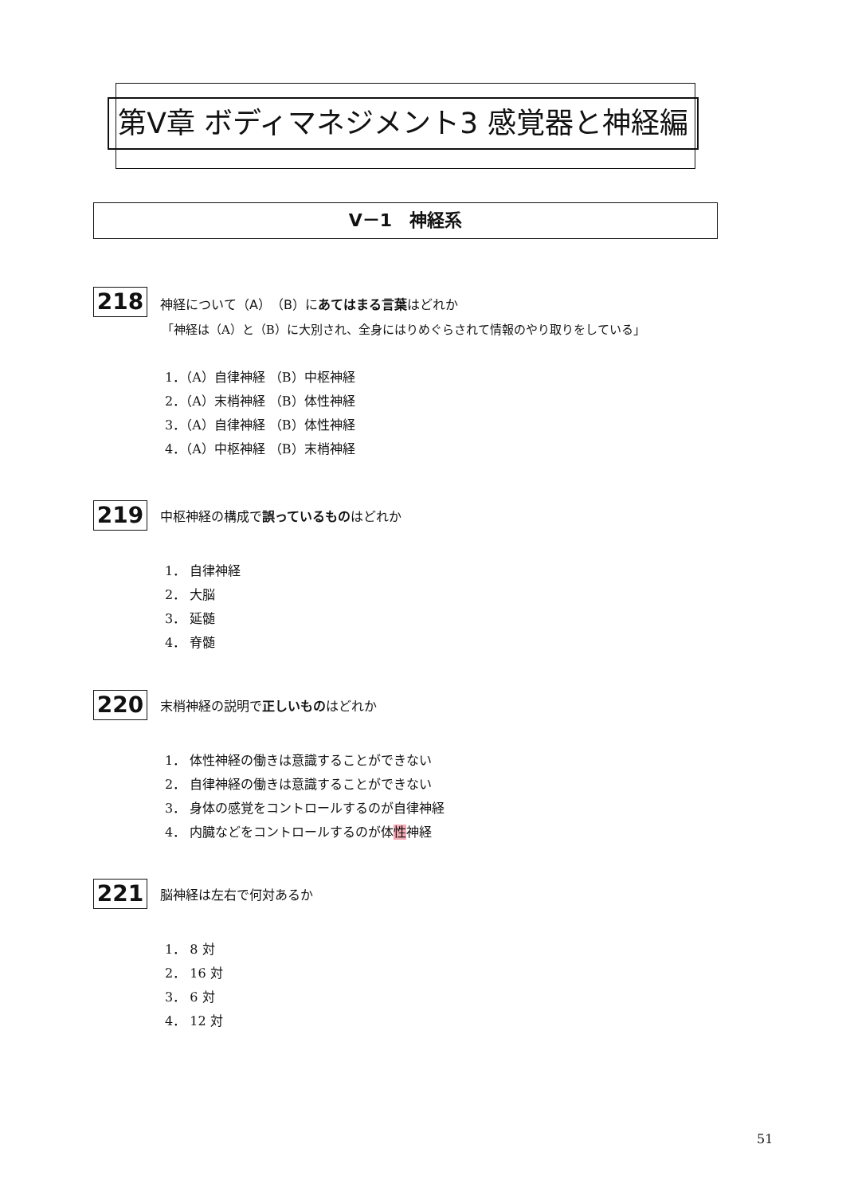第V章 ボディマネジメント3 感覚器と神経編
V－1　神経系
218 神経について（A）（B）にあてはまる言葉はどれか
「神経は（A）と（B）に大別され、全身にはりめぐらされて情報のやり取りをしている」
1．（A）自律神経 （B）中枢神経
2．（A）末梢神経 （B）体性神経
3．（A）自律神経 （B）体性神経
4．（A）中枢神経 （B）末梢神経
219 中枢神経の構成で誤っているものはどれか
1． 自律神経
2． 大脳
3． 延髄
4． 脊髄
220 末梢神経の説明で正しいものはどれか
1． 体性神経の働きは意識することができない
2． 自律神経の働きは意識することができない
3． 身体の感覚をコントロールするのが自律神経
4． 内臓などをコントロールするのが体性神経
221 脳神経は左右で何対あるか
1． 8 対
2． 16 対
3． 6 対
4． 12 対
51